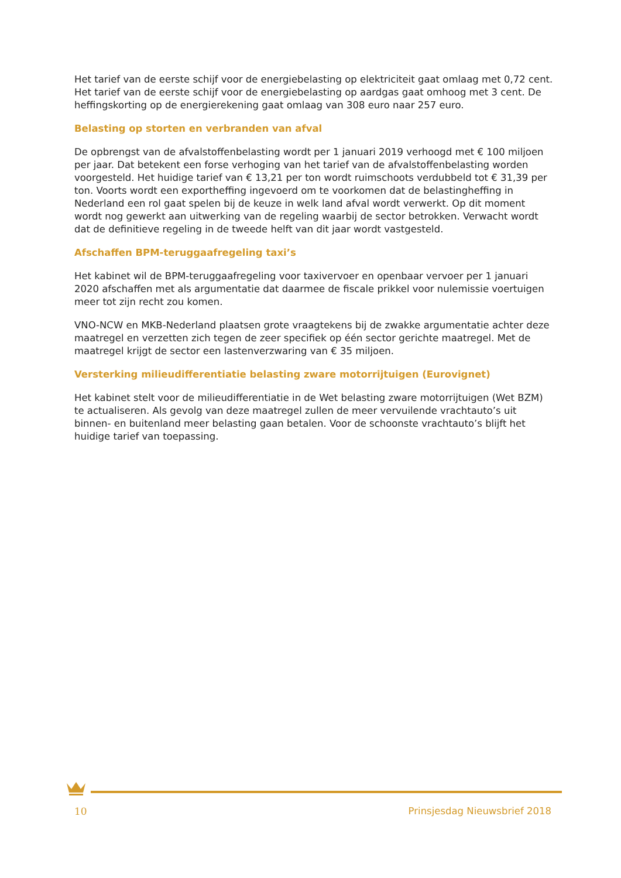Het tarief van de eerste schijf voor de energiebelasting op elektriciteit gaat omlaag met 0,72 cent. Het tarief van de eerste schijf voor de energiebelasting op aardgas gaat omhoog met 3 cent. De heffingskorting op de energierekening gaat omlaag van 308 euro naar 257 euro.
Belasting op storten en verbranden van afval
De opbrengst van de afvalstoffenbelasting wordt per 1 januari 2019 verhoogd met € 100 miljoen per jaar. Dat betekent een forse verhoging van het tarief van de afvalstoffenbelasting worden voorgesteld. Het huidige tarief van € 13,21 per ton wordt ruimschoots verdubbeld tot € 31,39 per ton. Voorts wordt een exportheffing ingevoerd om te voorkomen dat de belastingheffing in Nederland een rol gaat spelen bij de keuze in welk land afval wordt verwerkt. Op dit moment wordt nog gewerkt aan uitwerking van de regeling waarbij de sector betrokken. Verwacht wordt dat de definitieve regeling in de tweede helft van dit jaar wordt vastgesteld.
Afschaffen BPM-teruggaafregeling taxi’s
Het kabinet wil de BPM-teruggaafregeling voor taxivervoer en openbaar vervoer per 1 januari 2020 afschaffen met als argumentatie dat daarmee de fiscale prikkel voor nulemissie voertuigen meer tot zijn recht zou komen.
VNO-NCW en MKB-Nederland plaatsen grote vraagtekens bij de zwakke argumentatie achter deze maatregel en verzetten zich tegen de zeer specifiek op één sector gerichte maatregel. Met de maatregel krijgt de sector een lastenverzwaring van € 35 miljoen.
Versterking milieudifferentiatie belasting zware motorrijtuigen (Eurovignet)
Het kabinet stelt voor de milieudifferentiatie in de Wet belasting zware motorrijtuigen (Wet BZM) te actualiseren. Als gevolg van deze maatregel zullen de meer vervuilende vrachtauto’s uit binnen- en buitenland meer belasting gaan betalen. Voor de schoonste vrachtauto’s blijft het huidige tarief van toepassing.
10 Prinsjesdag Nieuwsbrief 2018